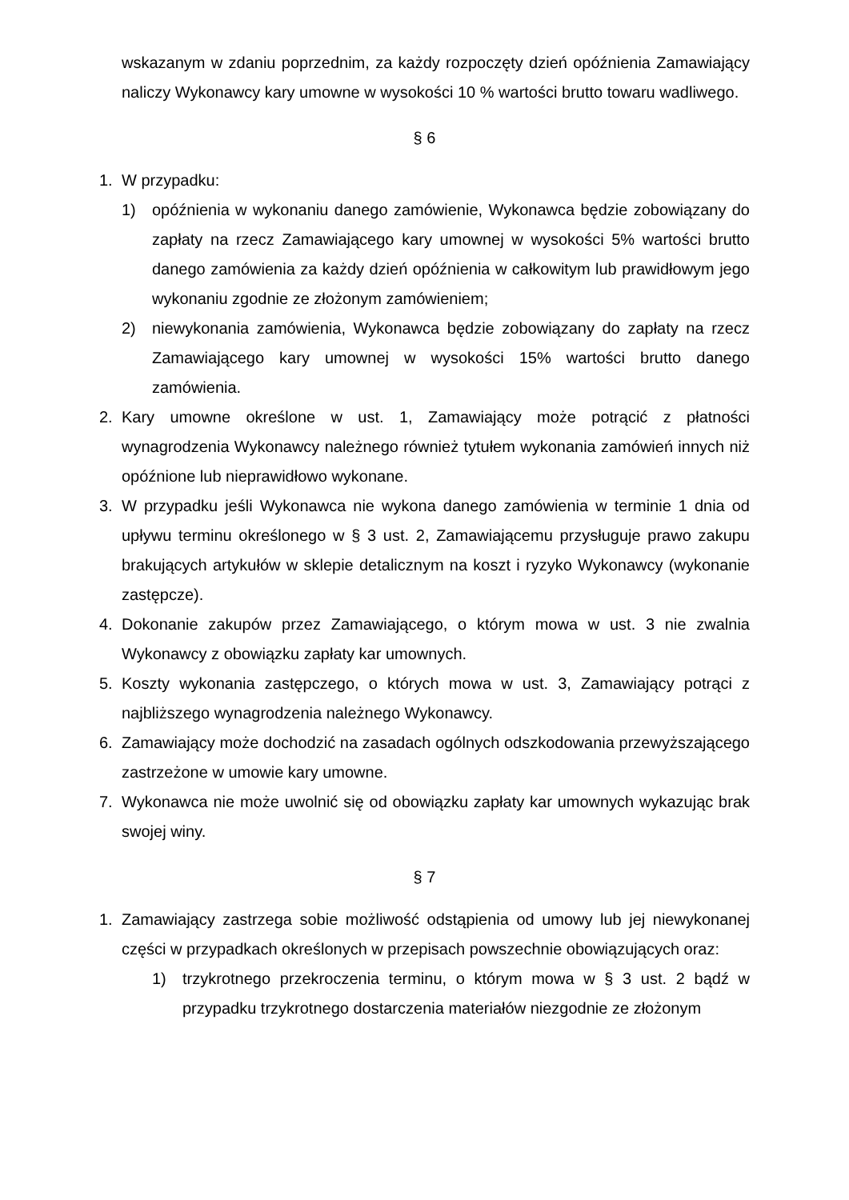wskazanym w zdaniu poprzednim, za każdy rozpoczęty dzień opóźnienia Zamawiający naliczy Wykonawcy kary umowne w wysokości 10 % wartości brutto towaru wadliwego.
§ 6
1. W przypadku:
1) opóźnienia w wykonaniu danego zamówienie, Wykonawca będzie zobowiązany do zapłaty na rzecz Zamawiającego kary umownej w wysokości 5% wartości brutto danego zamówienia za każdy dzień opóźnienia w całkowitym lub prawidłowym jego wykonaniu zgodnie ze złożonym zamówieniem;
2) niewykonania zamówienia, Wykonawca będzie zobowiązany do zapłaty na rzecz Zamawiającego kary umownej w wysokości 15% wartości brutto danego zamówienia.
2. Kary umowne określone w ust. 1, Zamawiający może potrącić z płatności wynagrodzenia Wykonawcy należnego również tytułem wykonania zamówień innych niż opóźnione lub nieprawidłowo wykonane.
3. W przypadku jeśli Wykonawca nie wykona danego zamówienia w terminie 1 dnia od upływu terminu określonego w § 3 ust. 2, Zamawiającemu przysługuje prawo zakupu brakujących artykułów w sklepie detalicznym na koszt i ryzyko Wykonawcy (wykonanie zastępcze).
4. Dokonanie zakupów przez Zamawiającego, o którym mowa w ust. 3 nie zwalnia Wykonawcy z obowiązku zapłaty kar umownych.
5. Koszty wykonania zastępczego, o których mowa w ust. 3, Zamawiający potrąci z najbliższego wynagrodzenia należnego Wykonawcy.
6. Zamawiający może dochodzić na zasadach ogólnych odszkodowania przewyższającego zastrzeżone w umowie kary umowne.
7. Wykonawca nie może uwolnić się od obowiązku zapłaty kar umownych wykazując brak swojej winy.
§ 7
1. Zamawiający zastrzega sobie możliwość odstąpienia od umowy lub jej niewykonanej części w przypadkach określonych w przepisach powszechnie obowiązujących oraz:
1) trzykrotnego przekroczenia terminu, o którym mowa w § 3 ust. 2 bądź w przypadku trzykrotnego dostarczenia materiałów niezgodnie ze złożonym